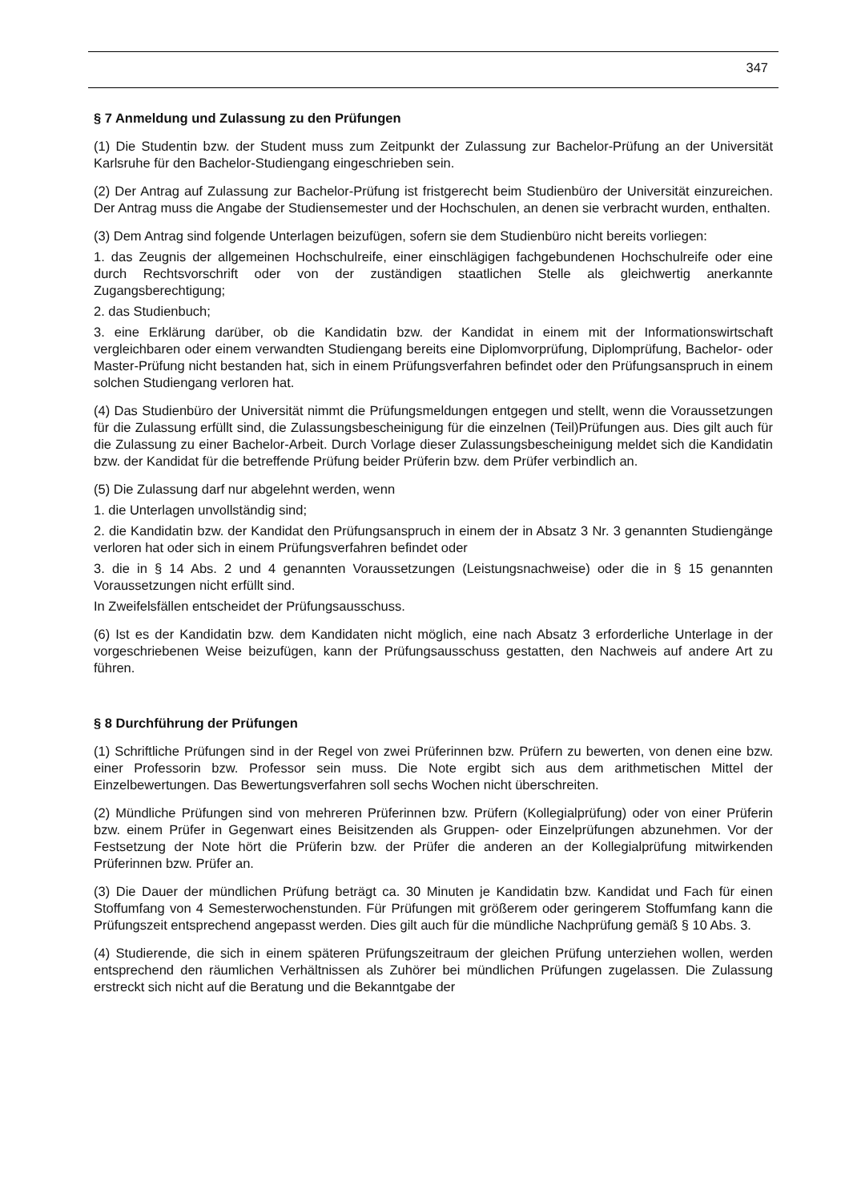347
§ 7 Anmeldung und Zulassung zu den Prüfungen
(1) Die Studentin bzw. der Student muss zum Zeitpunkt der Zulassung zur Bachelor-Prüfung an der Universität Karlsruhe für den Bachelor-Studiengang eingeschrieben sein.
(2) Der Antrag auf Zulassung zur Bachelor-Prüfung ist fristgerecht beim Studienbüro der Universität einzureichen. Der Antrag muss die Angabe der Studiensemester und der Hochschulen, an denen sie verbracht wurden, enthalten.
(3) Dem Antrag sind folgende Unterlagen beizufügen, sofern sie dem Studienbüro nicht bereits vorliegen:
1. das Zeugnis der allgemeinen Hochschulreife, einer einschlägigen fachgebundenen Hochschulreife oder eine durch Rechtsvorschrift oder von der zuständigen staatlichen Stelle als gleichwertig anerkannte Zugangsberechtigung;
2. das Studienbuch;
3. eine Erklärung darüber, ob die Kandidatin bzw. der Kandidat in einem mit der Informationswirtschaft vergleichbaren oder einem verwandten Studiengang bereits eine Diplomvorprüfung, Diplomprüfung, Bachelor- oder Master-Prüfung nicht bestanden hat, sich in einem Prüfungsverfahren befindet oder den Prüfungsanspruch in einem solchen Studiengang verloren hat.
(4) Das Studienbüro der Universität nimmt die Prüfungsmeldungen entgegen und stellt, wenn die Voraussetzungen für die Zulassung erfüllt sind, die Zulassungsbescheinigung für die einzelnen (Teil)Prüfungen aus. Dies gilt auch für die Zulassung zu einer Bachelor-Arbeit. Durch Vorlage dieser Zulassungsbescheinigung meldet sich die Kandidatin bzw. der Kandidat für die betreffende Prüfung beider Prüferin bzw. dem Prüfer verbindlich an.
(5) Die Zulassung darf nur abgelehnt werden, wenn
1. die Unterlagen unvollständig sind;
2. die Kandidatin bzw. der Kandidat den Prüfungsanspruch in einem der in Absatz 3 Nr. 3 genannten Studiengänge verloren hat oder sich in einem Prüfungsverfahren befindet oder
3. die in § 14 Abs. 2 und 4 genannten Voraussetzungen (Leistungsnachweise) oder die in § 15 genannten Voraussetzungen nicht erfüllt sind.
In Zweifelsfällen entscheidet der Prüfungsausschuss.
(6) Ist es der Kandidatin bzw. dem Kandidaten nicht möglich, eine nach Absatz 3 erforderliche Unterlage in der vorgeschriebenen Weise beizufügen, kann der Prüfungsausschuss gestatten, den Nachweis auf andere Art zu führen.
§ 8 Durchführung der Prüfungen
(1) Schriftliche Prüfungen sind in der Regel von zwei Prüferinnen bzw. Prüfern zu bewerten, von denen eine bzw. einer Professorin bzw. Professor sein muss. Die Note ergibt sich aus dem arithmetischen Mittel der Einzelbewertungen. Das Bewertungsverfahren soll sechs Wochen nicht überschreiten.
(2) Mündliche Prüfungen sind von mehreren Prüferinnen bzw. Prüfern (Kollegialprüfung) oder von einer Prüferin bzw. einem Prüfer in Gegenwart eines Beisitzenden als Gruppen- oder Einzelprüfungen abzunehmen. Vor der Festsetzung der Note hört die Prüferin bzw. der Prüfer die anderen an der Kollegialprüfung mitwirkenden Prüferinnen bzw. Prüfer an.
(3) Die Dauer der mündlichen Prüfung beträgt ca. 30 Minuten je Kandidatin bzw. Kandidat und Fach für einen Stoffumfang von 4 Semesterwochenstunden. Für Prüfungen mit größerem oder geringerem Stoffumfang kann die Prüfungszeit entsprechend angepasst werden. Dies gilt auch für die mündliche Nachprüfung gemäß § 10 Abs. 3.
(4) Studierende, die sich in einem späteren Prüfungszeitraum der gleichen Prüfung unterziehen wollen, werden entsprechend den räumlichen Verhältnissen als Zuhörer bei mündlichen Prüfungen zugelassen. Die Zulassung erstreckt sich nicht auf die Beratung und die Bekanntgabe der